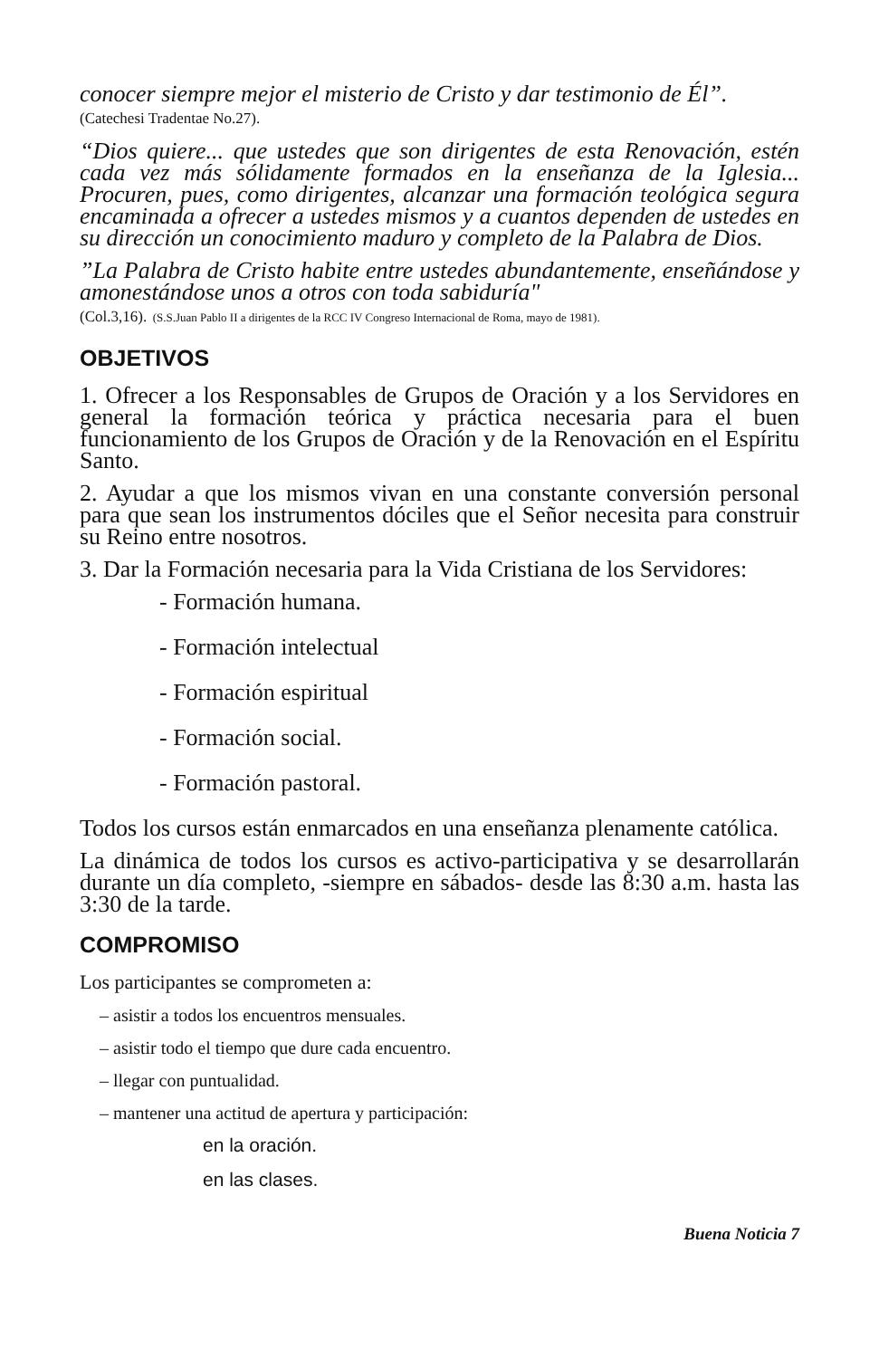conocer siempre mejor el misterio de Cristo y dar testimonio de Él”.
(Catechesi Tradentae No.27).
“Dios quiere... que ustedes que son dirigentes de esta Renovación, estén cada vez más sólidamente formados en la enseñanza de la Iglesia... Procuren, pues, como dirigentes, alcanzar una formación teológica segura encaminada a ofrecer a ustedes mismos y a cuantos dependen de ustedes en su dirección un conocimiento maduro y completo de la Palabra de Dios.
”La Palabra de Cristo habite entre ustedes abundantemente, enseñándose y amonestándose unos a otros con toda sabiduría"
(Col.3,16). (S.S.Juan Pablo II a dirigentes de la RCC IV Congreso Internacional de Roma, mayo de 1981).
OBJETIVOS
1. Ofrecer a los Responsables de Grupos de Oración y a los Servidores en general la formación teórica y práctica necesaria para el buen funcionamiento de los Grupos de Oración y de la Renovación en el Espíritu Santo.
2. Ayudar a que los mismos vivan en una constante conversión personal para que sean los instrumentos dóciles que el Señor necesita para construir su Reino entre nosotros.
3. Dar la Formación necesaria para la Vida Cristiana de los Servidores:
- Formación humana.
- Formación intelectual
- Formación espiritual
- Formación social.
- Formación pastoral.
Todos los cursos están enmarcados en una enseñanza plenamente católica.
La dinámica de todos los cursos es activo-participativa y se desarrollarán durante un día completo, -siempre en sábados- desde las 8:30 a.m. hasta las 3:30 de la tarde.
COMPROMISO
Los participantes se comprometen a:
– asistir a todos los encuentros mensuales.
– asistir todo el tiempo que dure cada encuentro.
– llegar con puntualidad.
– mantener una actitud de apertura y participación:
en la oración.
en las clases.
Buena Noticia 7